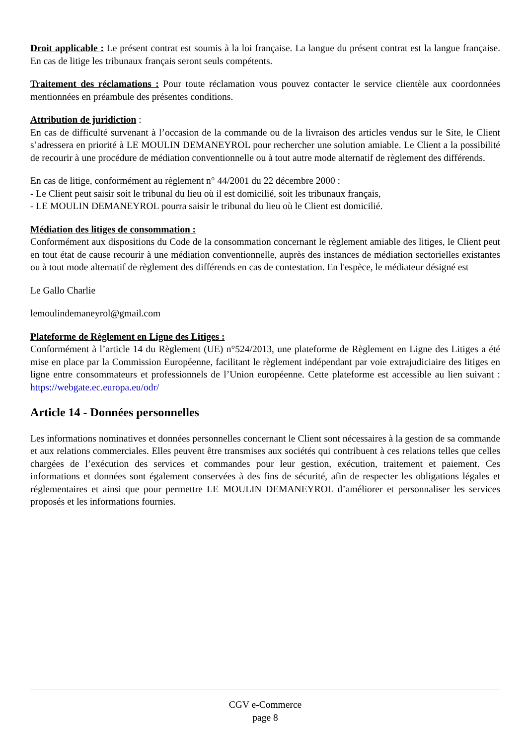Droit applicable : Le présent contrat est soumis à la loi française. La langue du présent contrat est la langue française. En cas de litige les tribunaux français seront seuls compétents.
Traitement des réclamations : Pour toute réclamation vous pouvez contacter le service clientèle aux coordonnées mentionnées en préambule des présentes conditions.
Attribution de juridiction :
En cas de difficulté survenant à l’occasion de la commande ou de la livraison des articles vendus sur le Site, le Client s’adressera en priorité à LE MOULIN DEMANEYROL pour rechercher une solution amiable. Le Client a la possibilité de recourir à une procédure de médiation conventionnelle ou à tout autre mode alternatif de règlement des différends.
En cas de litige, conformément au règlement n° 44/2001 du 22 décembre 2000 :
- Le Client peut saisir soit le tribunal du lieu où il est domicilié, soit les tribunaux français,
- LE MOULIN DEMANEYROL pourra saisir le tribunal du lieu où le Client est domicilié.
Médiation des litiges de consommation :
Conformément aux dispositions du Code de la consommation concernant le règlement amiable des litiges, le Client peut en tout état de cause recourir à une médiation conventionnelle, auprès des instances de médiation sectorielles existantes ou à tout mode alternatif de règlement des différends en cas de contestation. En l'espèce, le médiateur désigné est
Le Gallo Charlie
lemoulindemaneyrol@gmail.com
Plateforme de Règlement en Ligne des Litiges :
Conformément à l’article 14 du Règlement (UE) n°524/2013, une plateforme de Règlement en Ligne des Litiges a été mise en place par la Commission Européenne, facilitant le règlement indépendant par voie extrajudiciaire des litiges en ligne entre consommateurs et professionnels de l’Union européenne. Cette plateforme est accessible au lien suivant : https://webgate.ec.europa.eu/odr/
Article 14 - Données personnelles
Les informations nominatives et données personnelles concernant le Client sont nécessaires à la gestion de sa commande et aux relations commerciales. Elles peuvent être transmises aux sociétés qui contribuent à ces relations telles que celles chargées de l’exécution des services et commandes pour leur gestion, exécution, traitement et paiement. Ces informations et données sont également conservées à des fins de sécurité, afin de respecter les obligations légales et réglementaires et ainsi que pour permettre LE MOULIN DEMANEYROL d’améliorer et personnaliser les services proposés et les informations fournies.
CGV e-Commerce
page 8